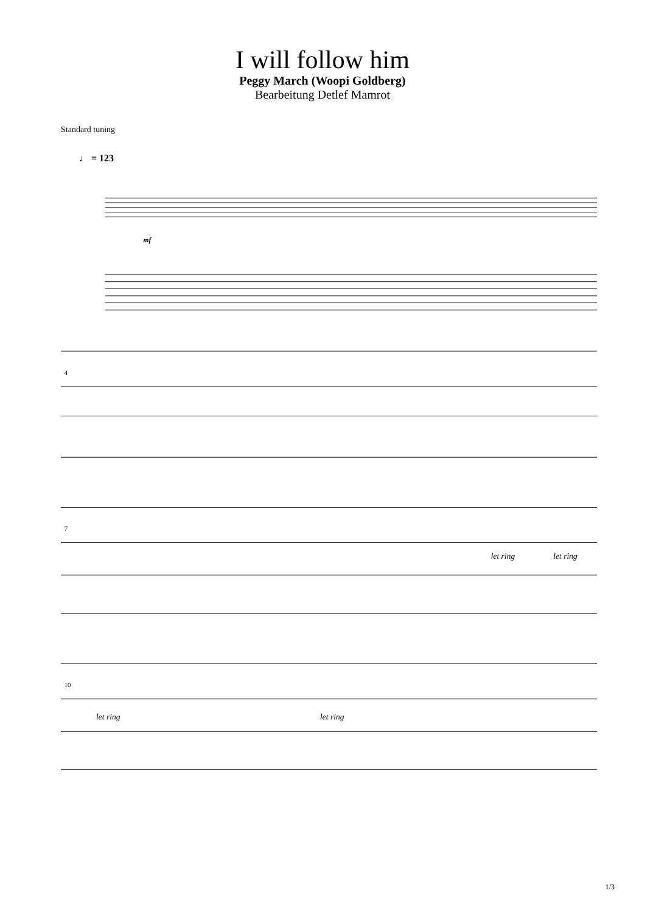I will follow him
Peggy March (Woopi Goldberg)
Bearbeitung Detlef Mamrot
Standard tuning
♩ = 123
mf
4
7
10
let ring
let ring
let ring
let ring
1/3